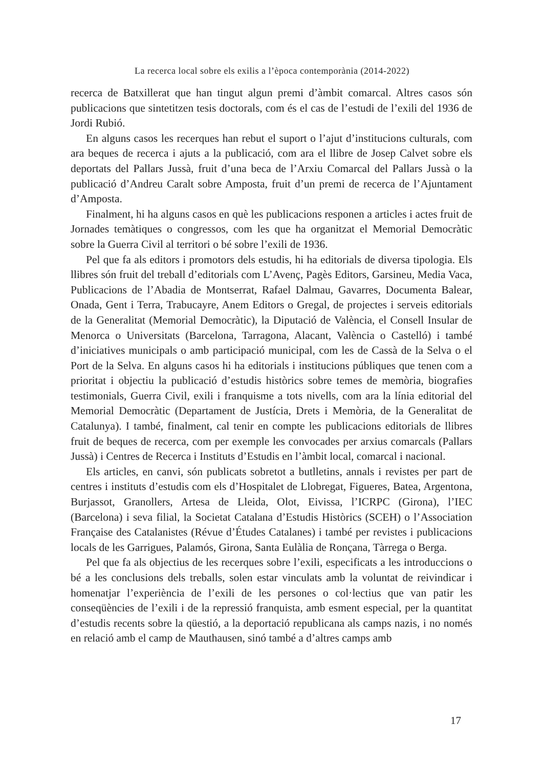La recerca local sobre els exilis a l’època contemporània (2014-2022)
recerca de Batxillerat que han tingut algun premi d’àmbit comarcal. Altres casos són publicacions que sintetitzen tesis doctorals, com és el cas de l’estudi de l’exili del 1936 de Jordi Rubió.
En alguns casos les recerques han rebut el suport o l’ajut d’institucions culturals, com ara beques de recerca i ajuts a la publicació, com ara el llibre de Josep Calvet sobre els deportats del Pallars Jussà, fruit d’una beca de l’Arxiu Comarcal del Pallars Jussà o la publicació d’Andreu Caralt sobre Amposta, fruit d’un premi de recerca de l’Ajuntament d’Amposta.
Finalment, hi ha alguns casos en què les publicacions responen a articles i actes fruit de Jornades temàtiques o congressos, com les que ha organitzat el Memorial Democràtic sobre la Guerra Civil al territori o bé sobre l’exili de 1936.
Pel que fa als editors i promotors dels estudis, hi ha editorials de diversa tipologia. Els llibres són fruit del treball d’editorials com L’Avenç, Pagès Editors, Garsineu, Media Vaca, Publicacions de l’Abadia de Montserrat, Rafael Dalmau, Gavarres, Documenta Balear, Onada, Gent i Terra, Trabucayre, Anem Editors o Gregal, de projectes i serveis editorials de la Generalitat (Memorial Democràtic), la Diputació de València, el Consell Insular de Menorca o Universitats (Barcelona, Tarragona, Alacant, València o Castelló) i també d’iniciatives municipals o amb participació municipal, com les de Cassà de la Selva o el Port de la Selva. En alguns casos hi ha editorials i institucions públiques que tenen com a prioritat i objectiu la publicació d’estudis històrics sobre temes de memòria, biografies testimonials, Guerra Civil, exili i franquisme a tots nivells, com ara la línia editorial del Memorial Democràtic (Departament de Justícia, Drets i Memòria, de la Generalitat de Catalunya). I també, finalment, cal tenir en compte les publicacions editorials de llibres fruit de beques de recerca, com per exemple les convocades per arxius comarcals (Pallars Jussà) i Centres de Recerca i Instituts d’Estudis en l’àmbit local, comarcal i nacional.
Els articles, en canvi, són publicats sobretot a butlletins, annals i revistes per part de centres i instituts d’estudis com els d’Hospitalet de Llobregat, Figueres, Batea, Argentona, Burjassot, Granollers, Artesa de Lleida, Olot, Eivissa, l’ICRPC (Girona), l’IEC (Barcelona) i seva filial, la Societat Catalana d’Estudis Històrics (SCEH) o l’Association Française des Catalanistes (Révue d’Études Catalanes) i també per revistes i publicacions locals de les Garrigues, Palamós, Girona, Santa Eulàlia de Ronçana, Tàrrega o Berga.
Pel que fa als objectius de les recerques sobre l’exili, especificats a les introduccions o bé a les conclusions dels treballs, solen estar vinculats amb la voluntat de reivindicar i homenatjar l’experiència de l’exili de les persones o col·lectius que van patir les conseqüències de l’exili i de la repressió franquista, amb esment especial, per la quantitat d’estudis recents sobre la qüestió, a la deportació republicana als camps nazis, i no només en relació amb el camp de Mauthausen, sinó també a d’altres camps amb
17